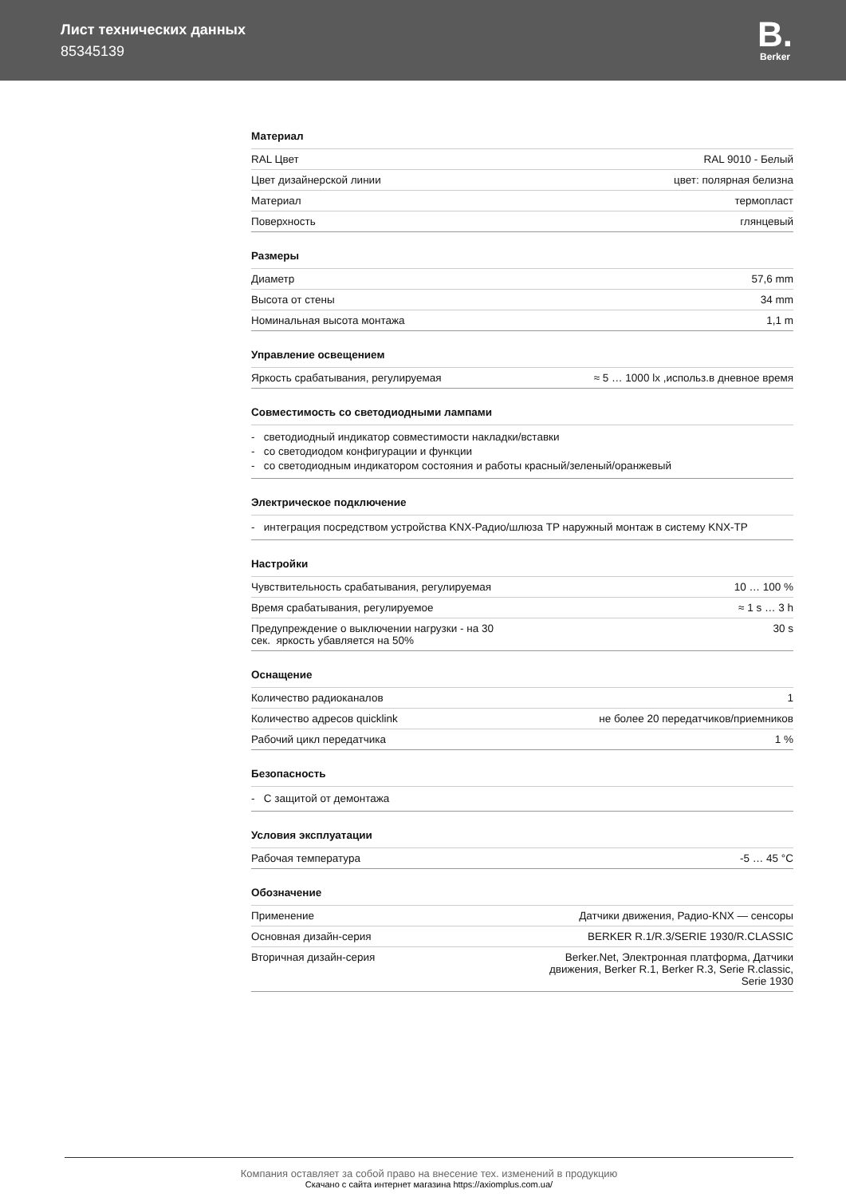Лист технических данных
85345139
B.
Berker
Материал
| RAL Цвет | RAL 9010 - Белый |
| Цвет дизайнерской линии | цвет: полярная белизна |
| Материал | термопласт |
| Поверхность | глянцевый |
Размеры
| Диаметр | 57,6 mm |
| Высота от стены | 34 mm |
| Номинальная высота монтажа | 1,1 m |
Управление освещением
| Яркость срабатывания, регулируемая | ≈ 5 … 1000 lx ,использ.в дневное время |
Совместимость со светодиодными лампами
- светодиодный индикатор совместимости накладки/вставки
- со светодиодом конфигурации и функции
- со светодиодным индикатором состояния и работы красный/зеленый/оранжевый
Электрическое подключение
- интеграция посредством устройства KNX-Радио/шлюза TP наружный монтаж в систему KNX-TP
Настройки
| Чувствительность срабатывания, регулируемая | 10 … 100 % |
| Время срабатывания, регулируемое | ≈ 1 s … 3 h |
| Предупреждение о выключении нагрузки - на 30 сек. яркость убавляется на 50% | 30 s |
Оснащение
| Количество радиоканалов | 1 |
| Количество адресов quicklink | не более 20 передатчиков/приемников |
| Рабочий цикл передатчика | 1 % |
Безопасность
- С защитой от демонтажа
Условия эксплуатации
| Рабочая температура | -5 … 45 °C |
Обозначение
| Применение | Датчики движения, Радио-KNX — сенсоры |
| Основная дизайн-серия | BERKER R.1/R.3/SERIE 1930/R.CLASSIC |
| Вторичная дизайн-серия | Berker.Net, Электронная платформа, Датчики движения, Berker R.1, Berker R.3, Serie R.classic, Serie 1930 |
Компания оставляет за собой право на внесение тех. изменений в продукцию
Скачано с сайта интернет магазина https://axiomplus.com.ua/